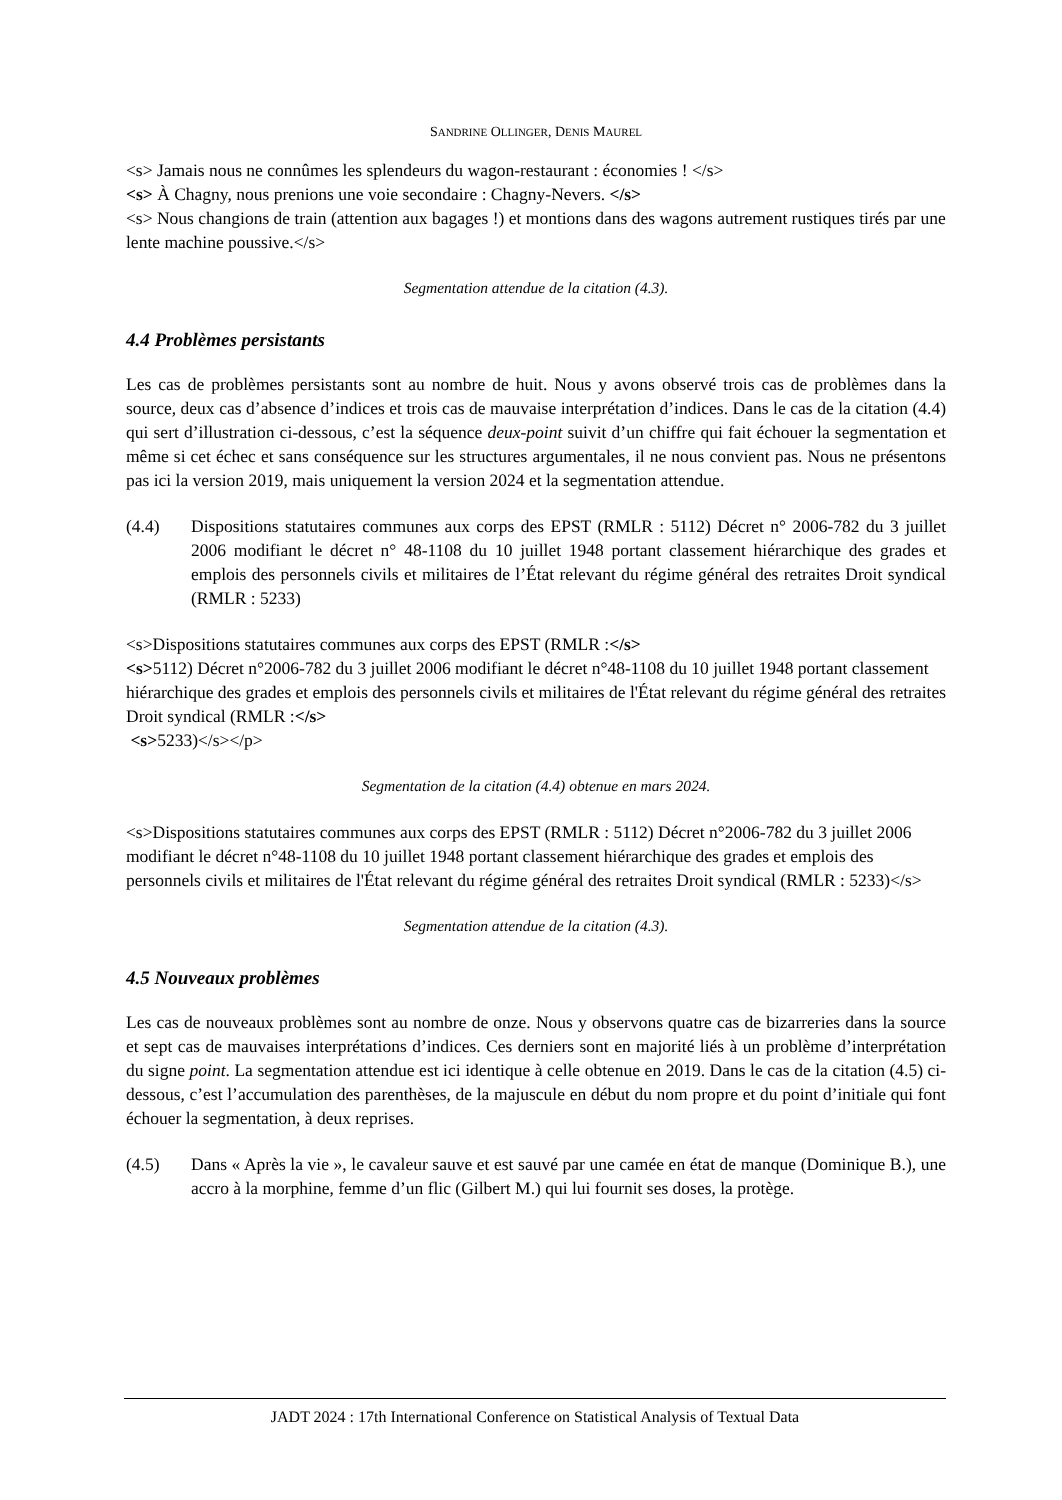SANDRINE OLLINGER, DENIS MAUREL
<s> Jamais nous ne connûmes les splendeurs du wagon-restaurant : économies ! </s>
<s> À Chagny, nous prenions une voie secondaire : Chagny-Nevers. </s>
<s> Nous changions de train (attention aux bagages !) et montions dans des wagons autrement rustiques tirés par une lente machine poussive.</s>
Segmentation attendue de la citation (4.3).
4.4 Problèmes persistants
Les cas de problèmes persistants sont au nombre de huit. Nous y avons observé trois cas de problèmes dans la source, deux cas d’absence d’indices et trois cas de mauvaise interprétation d’indices. Dans le cas de la citation (4.4) qui sert d’illustration ci-dessous, c’est la séquence deux-point suivit d’un chiffre qui fait échouer la segmentation et même si cet échec et sans conséquence sur les structures argumentales, il ne nous convient pas. Nous ne présentons pas ici la version 2019, mais uniquement la version 2024 et la segmentation attendue.
(4.4) Dispositions statutaires communes aux corps des EPST (RMLR : 5112) Décret n° 2006-782 du 3 juillet 2006 modifiant le décret n° 48-1108 du 10 juillet 1948 portant classement hiérarchique des grades et emplois des personnels civils et militaires de l’État relevant du régime général des retraites Droit syndical (RMLR : 5233)
<s>Dispositions statutaires communes aux corps des EPST (RMLR :</s>
<s>5112) Décret n°2006-782 du 3 juillet 2006 modifiant le décret n°48-1108 du 10 juillet 1948 portant classement hiérarchique des grades et emplois des personnels civils et militaires de l'État relevant du régime général des retraites Droit syndical (RMLR :</s>
<s>5233)</s></p>
Segmentation de la citation (4.4) obtenue en mars 2024.
<s>Dispositions statutaires communes aux corps des EPST (RMLR : 5112) Décret n°2006-782 du 3 juillet 2006 modifiant le décret n°48-1108 du 10 juillet 1948 portant classement hiérarchique des grades et emplois des personnels civils et militaires de l'État relevant du régime général des retraites Droit syndical (RMLR : 5233)</s>
Segmentation attendue de la citation (4.3).
4.5 Nouveaux problèmes
Les cas de nouveaux problèmes sont au nombre de onze. Nous y observons quatre cas de bizarreries dans la source et sept cas de mauvaises interprétations d’indices. Ces derniers sont en majorité liés à un problème d’interprétation du signe point. La segmentation attendue est ici identique à celle obtenue en 2019. Dans le cas de la citation (4.5) ci-dessous, c’est l’accumulation des parenthèses, de la majuscule en début du nom propre et du point d’initiale qui font échouer la segmentation, à deux reprises.
(4.5) Dans « Après la vie », le cavaleur sauve et est sauvé par une camée en état de manque (Dominique B.), une accro à la morphine, femme d’un flic (Gilbert M.) qui lui fournit ses doses, la protège.
JADT 2024 : 17th International Conference on Statistical Analysis of Textual Data